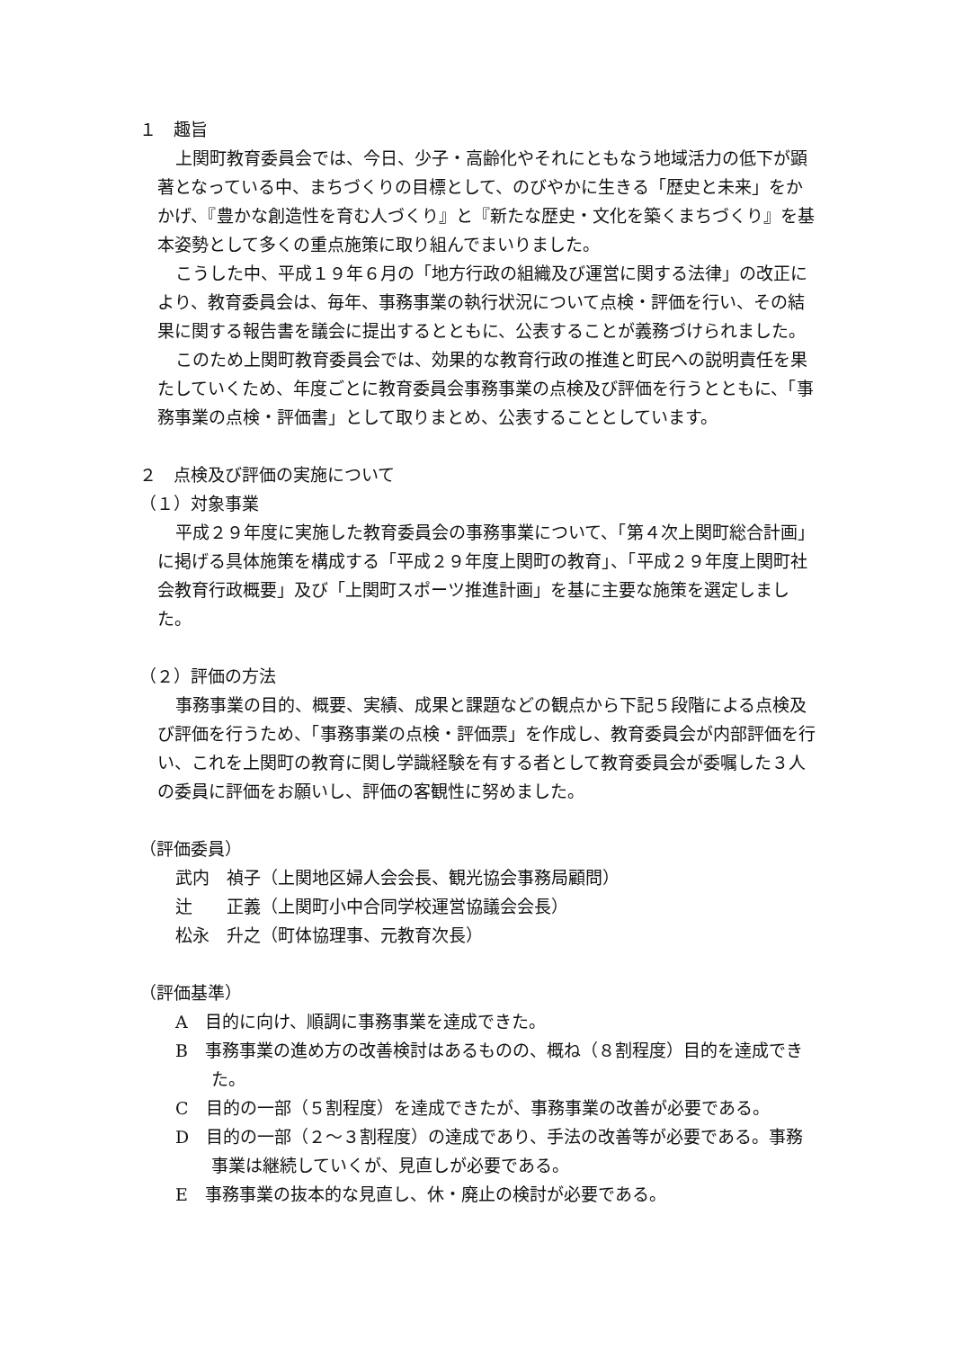１　趣旨
上関町教育委員会では、今日、少子・高齢化やそれにともなう地域活力の低下が顕著となっている中、まちづくりの目標として、のびやかに生きる「歴史と未来」をかかげ、『豊かな創造性を育む人づくり』と『新たな歴史・文化を築くまちづくり』を基本姿勢として多くの重点施策に取り組んでまいりました。
こうした中、平成１９年６月の「地方行政の組織及び運営に関する法律」の改正により、教育委員会は、毎年、事務事業の執行状況について点検・評価を行い、その結果に関する報告書を議会に提出するとともに、公表することが義務づけられました。
このため上関町教育委員会では、効果的な教育行政の推進と町民への説明責任を果たしていくため、年度ごとに教育委員会事務事業の点検及び評価を行うとともに、「事務事業の点検・評価書」として取りまとめ、公表することとしています。
２　点検及び評価の実施について
（１）対象事業
平成２９年度に実施した教育委員会の事務事業について、「第４次上関町総合計画」に掲げる具体施策を構成する「平成２９年度上関町の教育」、「平成２９年度上関町社会教育行政概要」及び「上関町スポーツ推進計画」を基に主要な施策を選定しました。
（２）評価の方法
事務事業の目的、概要、実績、成果と課題などの観点から下記５段階による点検及び評価を行うため、「事務事業の点検・評価票」を作成し、教育委員会が内部評価を行い、これを上関町の教育に関し学識経験を有する者として教育委員会が委嘱した３人の委員に評価をお願いし、評価の客観性に努めました。
（評価委員）
武内　禎子（上関地区婦人会会長、観光協会事務局顧問）
辻　　正義（上関町小中合同学校運営協議会会長）
松永　升之（町体協理事、元教育次長）
（評価基準）
A　目的に向け、順調に事務事業を達成できた。
B　事務事業の進め方の改善検討はあるものの、概ね（８割程度）目的を達成できた。
C　目的の一部（５割程度）を達成できたが、事務事業の改善が必要である。
D　目的の一部（２～３割程度）の達成であり、手法の改善等が必要である。事務事業は継続していくが、見直しが必要である。
E　事務事業の抜本的な見直し、休・廃止の検討が必要である。